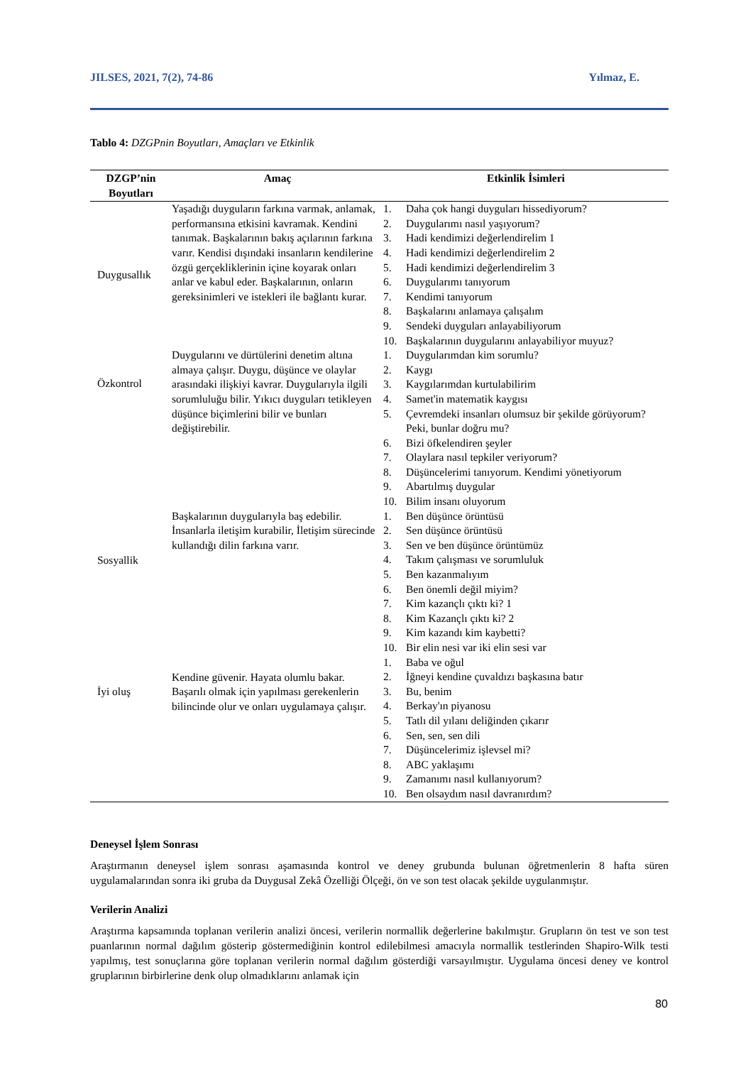JILSES, 2021, 7(2), 74-86 Yılmaz, E.
Tablo 4: DZGPnin Boyutları, Amaçları ve Etkinlik
| DZGP’nin Boyutları | Amaç | Etkinlik İsimleri |
| --- | --- | --- |
| Duygusallık | Yaşadığı duyguların farkına varmak, anlamak, performansına etkisini kavramak. Kendini tanımak. Başkalarının bakış açılarının farkına varır. Kendisi dışındaki insanların kendilerine özgü gerçekliklerinin içine koyarak onları anlar ve kabul eder. Başkalarının, onların gereksinimleri ve istekleri ile bağlantı kurar. | 1. Daha çok hangi duyguları hissediyorum? 2. Duygularımı nasıl yaşıyorum? 3. Hadi kendimizi değerlendirelim 1 4. Hadi kendimizi değerlendirelim 2 5. Hadi kendimizi değerlendirelim 3 6. Duygularımı tanıyorum 7. Kendimi tanıyorum 8. Başkalarını anlamaya çalışalım 9. Sendeki duyguları anlayabiliyorum 10. Başkalarının duygularını anlayabiliyor muyuz? |
| Özkontrol | Duygularını ve dürtülerini denetim altına almaya çalışır. Duygu, düşünce ve olaylar arasındaki ilişkiyi kavrar. Duygularıyla ilgili sorumluluğu bilir. Yıkıcı duyguları tetikleyen düşünce biçimlerini bilir ve bunları değiştirebilir. | 1. Duygularımdan kim sorumlu? 2. Kaygı 3. Kaygılarımdan kurtulabilirim 4. Samet'in matematik kaygısı 5. Çevremdeki insanları olumsuz bir şekilde görüyorum? Peki, bunlar doğru mu? 6. Bizi öfkelendiren şeyler 7. Olaylara nasıl tepkiler veriyorum? 8. Düşüncelerimi tanıyorum. Kendimi yönetiyorum 9. Abartılmış duygular 10. Bilim insanı oluyorum |
| Sosyallik | Başkalarının duygularıyla baş edebilir. İnsanlarla iletişim kurabilir, İletişim sürecinde kullandığı dilin farkına varır. | 1. Ben düşünce örüntüsü 2. Sen düşünce örüntüsü 3. Sen ve ben düşünce örüntümüz 4. Takım çalışması ve sorumluluk 5. Ben kazanmalıyım 6. Ben önemli değil miyim? 7. Kim kazançlı çıktı ki? 1 8. Kim Kazançlı çıktı ki? 2 9. Kim kazandı kim kaybetti? 10. Bir elin nesi var iki elin sesi var |
| İyi oluş | Kendine güvenir. Hayata olumlu bakar. Başarılı olmak için yapılması gerekenlerin bilincinde olur ve onları uygulamaya çalışır. | 1. Baba ve oğul 2. İğneyi kendine çuvaldızı başkasına batır 3. Bu, benim 4. Berkay'ın piyanosu 5. Tatlı dil yılanı deliğinden çıkarır 6. Sen, sen, sen dili 7. Düşüncelerimiz işlevsel mi? 8. ABC yaklaşımı 9. Zamanımı nasıl kullanıyorum? 10. Ben olsaydım nasıl davranırdım? |
Deneysel İşlem Sonrası
Araştırmanın deneysel işlem sonrası aşamasında kontrol ve deney grubunda bulunan öğretmenlerin 8 hafta süren uygulamalarından sonra iki gruba da Duygusal Zekâ Özelliği Ölçeği, ön ve son test olacak şekilde uygulanmıştır.
Verilerin Analizi
Araştırma kapsamında toplanan verilerin analizi öncesi, verilerin normallik değerlerine bakılmıştır. Grupların ön test ve son test puanlarının normal dağılım gösterip göstermediğinin kontrol edilebilmesi amacıyla normallik testlerinden Shapiro-Wilk testi yapılmış, test sonuçlarına göre toplanan verilerin normal dağılım gösterdiği varsayılmıştır. Uygulama öncesi deney ve kontrol gruplarının birbirlerine denk olup olmadıklarını anlamak için
80